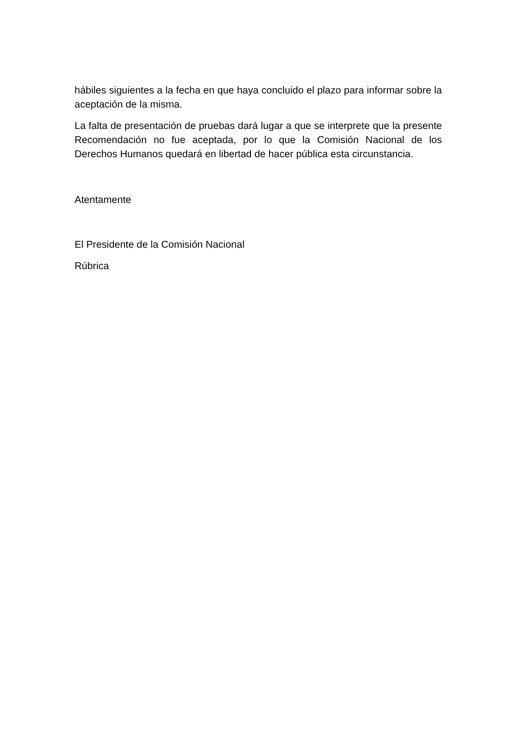hábiles siguientes a la fecha en que haya concluido el plazo para informar sobre la aceptación de la misma.
La falta de presentación de pruebas dará lugar a que se interprete que la presente Recomendación no fue aceptada, por lo que la Comisión Nacional de los Derechos Humanos quedará en libertad de hacer pública esta circunstancia.
Atentamente
El Presidente de la Comisión Nacional
Rúbrica